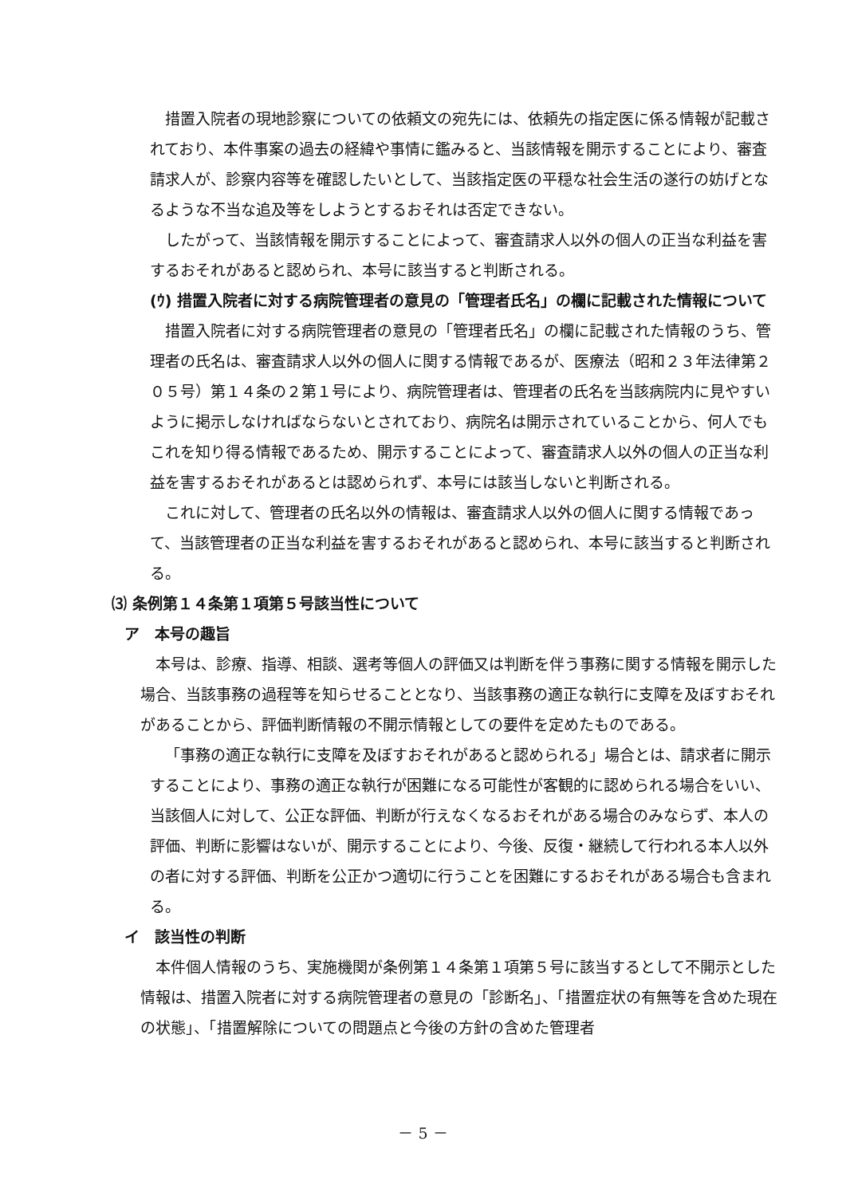措置入院者の現地診察についての依頼文の宛先には、依頼先の指定医に係る情報が記載されており、本件事案の過去の経緯や事情に鑑みると、当該情報を開示することにより、審査請求人が、診察内容等を確認したいとして、当該指定医の平穏な社会生活の遂行の妨げとなるような不当な追及等をしようとするおそれは否定できない。
したがって、当該情報を開示することによって、審査請求人以外の個人の正当な利益を害するおそれがあると認められ、本号に該当すると判断される。
(ｳ) 措置入院者に対する病院管理者の意見の「管理者氏名」の欄に記載された情報について
措置入院者に対する病院管理者の意見の「管理者氏名」の欄に記載された情報のうち、管理者の氏名は、審査請求人以外の個人に関する情報であるが、医療法（昭和２３年法律第２０５号）第１４条の２第１号により、病院管理者は、管理者の氏名を当該病院内に見やすいように掲示しなければならないとされており、病院名は開示されていることから、何人でもこれを知り得る情報であるため、開示することによって、審査請求人以外の個人の正当な利益を害するおそれがあるとは認められず、本号には該当しないと判断される。
これに対して、管理者の氏名以外の情報は、審査請求人以外の個人に関する情報であって、当該管理者の正当な利益を害するおそれがあると認められ、本号に該当すると判断される。
⑶ 条例第１４条第１項第５号該当性について
ア　本号の趣旨
本号は、診療、指導、相談、選考等個人の評価又は判断を伴う事務に関する情報を開示した場合、当該事務の過程等を知らせることとなり、当該事務の適正な執行に支障を及ぼすおそれがあることから、評価判断情報の不開示情報としての要件を定めたものである。
「事務の適正な執行に支障を及ぼすおそれがあると認められる」場合とは、請求者に開示することにより、事務の適正な執行が困難になる可能性が客観的に認められる場合をいい、当該個人に対して、公正な評価、判断が行えなくなるおそれがある場合のみならず、本人の評価、判断に影響はないが、開示することにより、今後、反復・継続して行われる本人以外の者に対する評価、判断を公正かつ適切に行うことを困難にするおそれがある場合も含まれる。
イ　該当性の判断
本件個人情報のうち、実施機関が条例第１４条第１項第５号に該当するとして不開示とした情報は、措置入院者に対する病院管理者の意見の「診断名」、「措置症状の有無等を含めた現在の状態」、「措置解除についての問題点と今後の方針の含めた管理者
－ 5 －